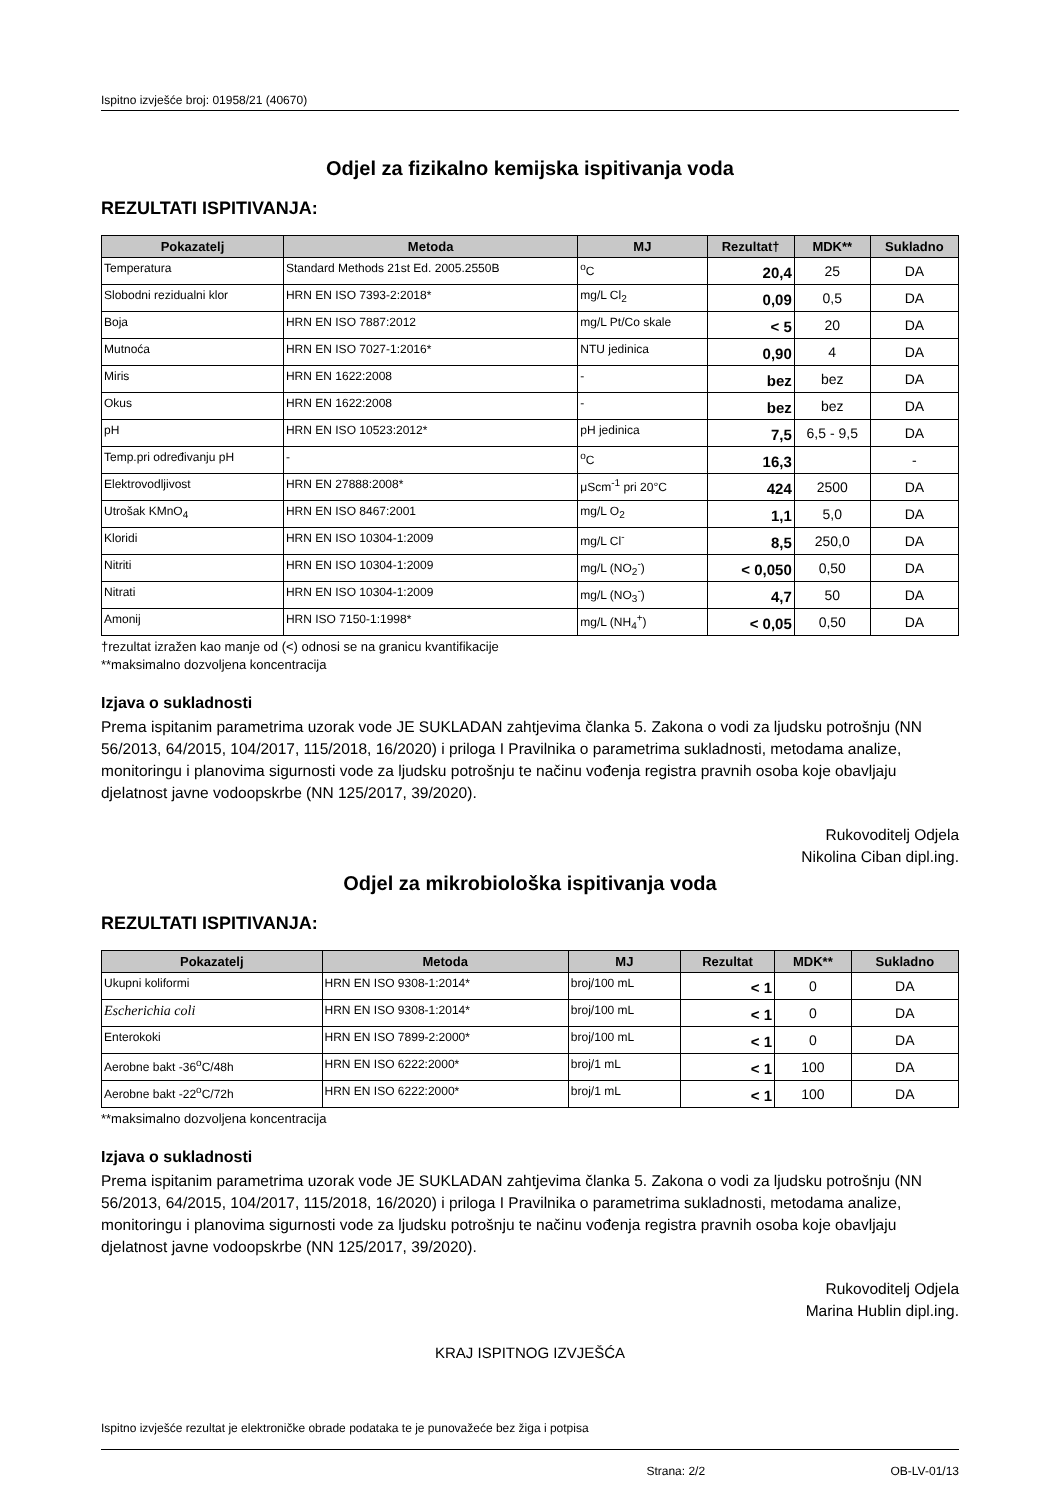Ispitno izvješće broj: 01958/21 (40670)
Odjel za fizikalno kemijska ispitivanja voda
REZULTATI ISPITIVANJA:
| Pokazatelj | Metoda | MJ | Rezultat† | MDK** | Sukladno |
| --- | --- | --- | --- | --- | --- |
| Temperatura | Standard Methods 21st Ed. 2005.2550B | <sup>o</sup> C | 20,4 | 25 | DA |
| Slobodni rezidualni klor | HRN EN ISO 7393-2:2018* | mg/L Cl<sub>2</sub> | 0,09 | 0,5 | DA |
| Boja | HRN EN ISO 7887:2012 | mg/L Pt/Co skale | < 5 | 20 | DA |
| Mutnoća | HRN EN ISO 7027-1:2016* | NTU jedinica | 0,90 | 4 | DA |
| Miris | HRN EN 1622:2008 | - | bez | bez | DA |
| Okus | HRN EN 1622:2008 | - | bez | bez | DA |
| pH | HRN EN ISO 10523:2012* | pH jedinica | 7,5 | 6,5 - 9,5 | DA |
| Temp.pri određivanju pH | - | <sup>o</sup> C | 16,3 | | - |
| Elektrovodljivost | HRN EN 27888:2008* | μScm<sup>-1</sup> pri 20°C | 424 | 2500 | DA |
| Utrošak KMnO<sub>4</sub> | HRN EN ISO 8467:2001 | mg/L O<sub>2</sub> | 1,1 | 5,0 | DA |
| Kloridi | HRN EN ISO 10304-1:2009 | mg/L Cl<sup>-</sup> | 8,5 | 250,0 | DA |
| Nitriti | HRN EN ISO 10304-1:2009 | mg/L (NO<sub>2</sub><sup>-</sup>) | < 0,050 | 0,50 | DA |
| Nitrati | HRN EN ISO 10304-1:2009 | mg/L (NO<sub>3</sub><sup>-</sup>) | 4,7 | 50 | DA |
| Amonij | HRN ISO 7150-1:1998* | mg/L (NH<sub>4</sub><sup>+</sup>) | < 0,05 | 0,50 | DA |
†rezultat izražen kao manje od (<) odnosi se na granicu kvantifikacije
**maksimalno dozvoljena koncentracija
Izjava o sukladnosti
Prema ispitanim parametrima uzorak vode JE SUKLADAN zahtjevima članka 5. Zakona o vodi za ljudsku potrošnju (NN 56/2013, 64/2015, 104/2017, 115/2018, 16/2020) i priloga I Pravilnika o parametrima sukladnosti, metodama analize, monitoringu i planovima sigurnosti vode za ljudsku potrošnju te načinu vođenja registra pravnih osoba koje obavljaju djelatnost javne vodoopskrbe (NN 125/2017, 39/2020).
Rukovoditelj Odjela
Nikolina Ciban dipl.ing.
Odjel za mikrobiološka ispitivanja voda
REZULTATI ISPITIVANJA:
| Pokazatelj | Metoda | MJ | Rezultat | MDK** | Sukladno |
| --- | --- | --- | --- | --- | --- |
| Ukupni koliformi | HRN EN ISO 9308-1:2014* | broj/100 mL | < 1 | 0 | DA |
| Escherichia coli | HRN EN ISO 9308-1:2014* | broj/100 mL | < 1 | 0 | DA |
| Enterokoki | HRN EN ISO 7899-2:2000* | broj/100 mL | < 1 | 0 | DA |
| Aerobne bakt -36<sup>o</sup>C/48h | HRN EN ISO 6222:2000* | broj/1 mL | < 1 | 100 | DA |
| Aerobne bakt -22<sup>o</sup>C/72h | HRN EN ISO 6222:2000* | broj/1 mL | < 1 | 100 | DA |
**maksimalno dozvoljena koncentracija
Izjava o sukladnosti
Prema ispitanim parametrima uzorak vode JE SUKLADAN zahtjevima članka 5. Zakona o vodi za ljudsku potrošnju (NN 56/2013, 64/2015, 104/2017, 115/2018, 16/2020) i priloga I Pravilnika o parametrima sukladnosti, metodama analize, monitoringu i planovima sigurnosti vode za ljudsku potrošnju te načinu vođenja registra pravnih osoba koje obavljaju djelatnost javne vodoopskrbe (NN 125/2017, 39/2020).
Rukovoditelj Odjela
Marina Hublin dipl.ing.
KRAJ ISPITNOG IZVJEŠĆA
Ispitno izvješće rezultat je elektroničke obrade podataka te je punovažeće bez žiga i potpisa
Strana: 2/2 OB-LV-01/13